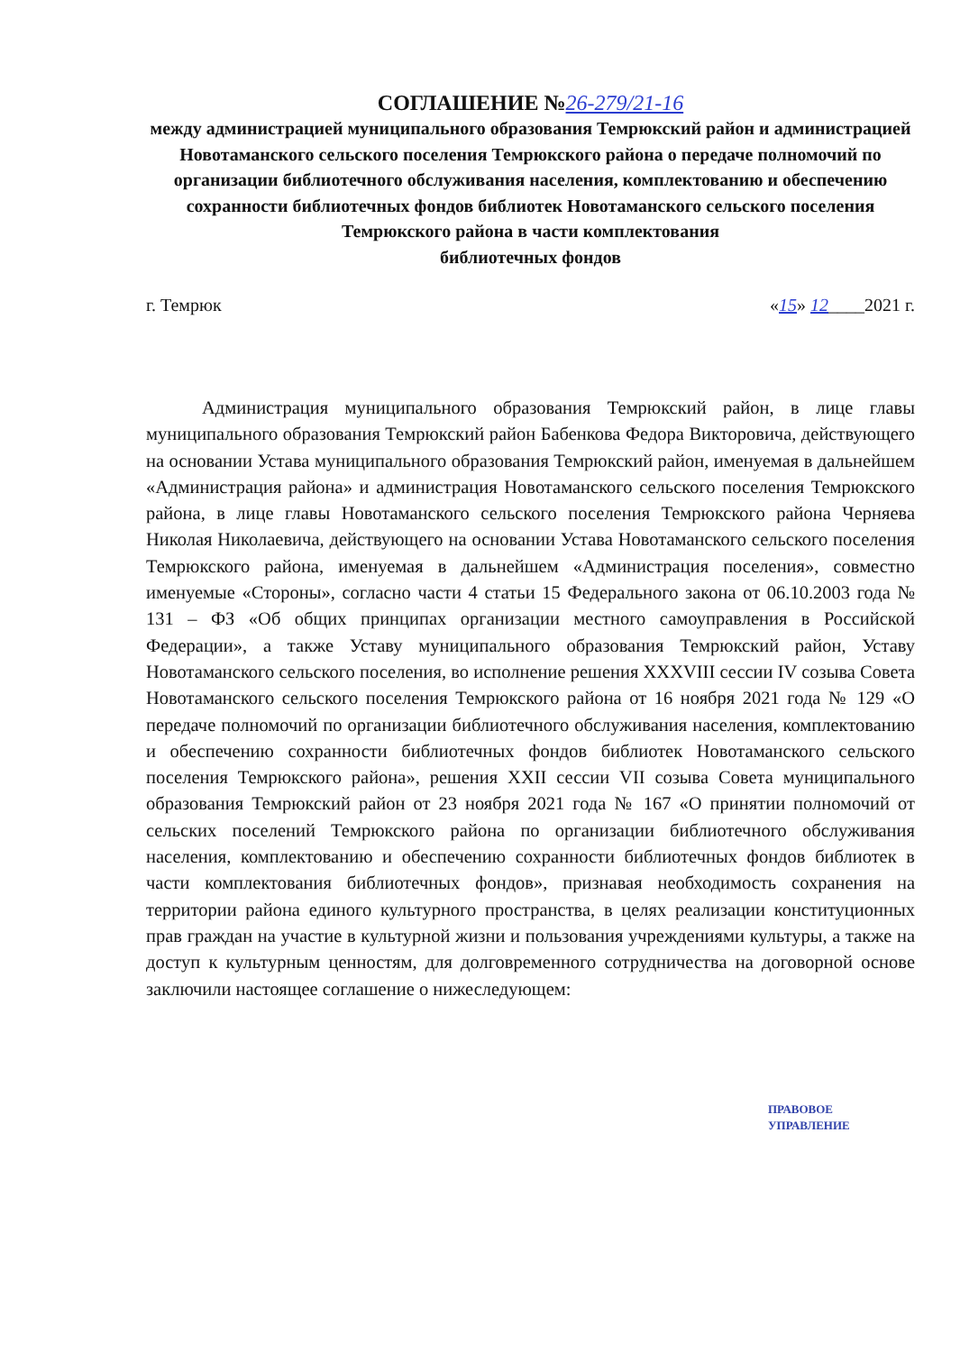СОГЛАШЕНИЕ №26-279/21-16
между администрацией муниципального образования Темрюкский район и администрацией Новотаманского сельского поселения Темрюкского района о передаче полномочий по организации библиотечного обслуживания населения, комплектованию и обеспечению сохранности библиотечных фондов библиотек Новотаманского сельского поселения Темрюкского района в части комплектования
библиотечных фондов
г. Темрюк «15» 12____2021 г.
Администрация муниципального образования Темрюкский район, в лице главы муниципального образования Темрюкский район Бабенкова Федора Викторовича, действующего на основании Устава муниципального образования Темрюкский район, именуемая в дальнейшем «Администрация района» и администрация Новотаманского сельского поселения Темрюкского района, в лице главы Новотаманского сельского поселения Темрюкского района Черняева Николая Николаевича, действующего на основании Устава Новотаманского сельского поселения Темрюкского района, именуемая в дальнейшем «Администрация поселения», совместно именуемые «Стороны», согласно части 4 статьи 15 Федерального закона от 06.10.2003 года № 131 – ФЗ «Об общих принципах организации местного самоуправления в Российской Федерации», а также Уставу муниципального образования Темрюкский район, Уставу Новотаманского сельского поселения, во исполнение решения XXXVIII сессии IV созыва Совета Новотаманского сельского поселения Темрюкского района от 16 ноября 2021 года № 129 «О передаче полномочий по организации библиотечного обслуживания населения, комплектованию и обеспечению сохранности библиотечных фондов библиотек Новотаманского сельского поселения Темрюкского района», решения XXII сессии VII созыва Совета муниципального образования Темрюкский район от 23 ноября 2021 года № 167 «О принятии полномочий от сельских поселений Темрюкского района по организации библиотечного обслуживания населения, комплектованию и обеспечению сохранности библиотечных фондов библиотек в части комплектования библиотечных фондов», признавая необходимость сохранения на территории района единого культурного пространства, в целях реализации конституционных прав граждан на участие в культурной жизни и пользования учреждениями культуры, а также на доступ к культурным ценностям, для долговременного сотрудничества на договорной основе заключили настоящее соглашение о нижеследующем:
ПРАВОВОЕ
УПРАВЛЕНИЕ